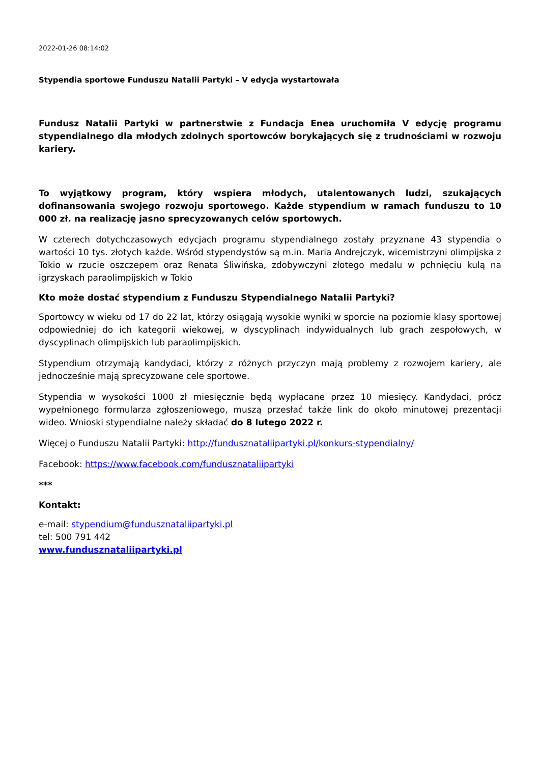2022-01-26 08:14:02
Stypendia sportowe Funduszu Natalii Partyki – V edycja wystartowała
Fundusz Natalii Partyki w partnerstwie z Fundacja Enea uruchomiła V edycję programu stypendialnego dla młodych zdolnych sportowców borykających się z trudnościami w rozwoju kariery.
To wyjątkowy program, który wspiera młodych, utalentowanych ludzi, szukających dofinansowania swojego rozwoju sportowego. Każde stypendium w ramach funduszu to 10 000 zł. na realizację jasno sprecyzowanych celów sportowych.
W czterech dotychczasowych edycjach programu stypendialnego zostały przyznane 43 stypendia o wartości 10 tys. złotych każde. Wśród stypendystów są m.in. Maria Andrejczyk, wicemistrzyni olimpijska z Tokio w rzucie oszczepem oraz Renata Śliwińska, zdobywczyni złotego medalu w pchnięciu kulą na igrzyskach paraolimpijskich w Tokio
Kto może dostać stypendium z Funduszu Stypendialnego Natalii Partyki?
Sportowcy w wieku od 17 do 22 lat, którzy osiągają wysokie wyniki w sporcie na poziomie klasy sportowej odpowiedniej do ich kategorii wiekowej, w dyscyplinach indywidualnych lub grach zespołowych, w dyscyplinach olimpijskich lub paraolimpijskich.
Stypendium otrzymają kandydaci, którzy z różnych przyczyn mają problemy z rozwojem kariery, ale jednocześnie mają sprecyzowane cele sportowe.
Stypendia w wysokości 1000 zł miesięcznie będą wypłacane przez 10 miesięcy. Kandydaci, prócz wypełnionego formularza zgłoszeniowego, muszą przesłać także link do około minutowej prezentacji wideo. Wnioski stypendialne należy składać do 8 lutego 2022 r.
Więcej o Funduszu Natalii Partyki: http://fundusznataliipartyki.pl/konkurs-stypendialny/
Facebook: https://www.facebook.com/fundusznataliipartyki
***
Kontakt:
e-mail: stypendium@fundusznataliipartyki.pl
tel: 500 791 442
www.fundusznataliipartyki.pl